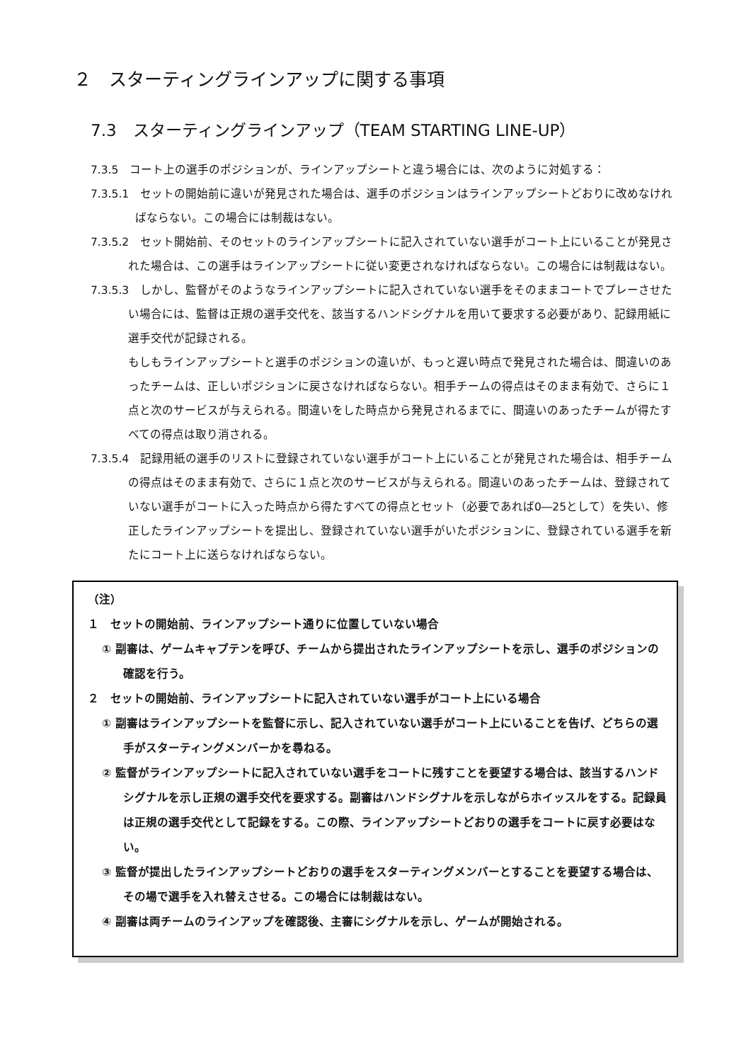２　スターティングラインアップに関する事項
7.3　スターティングラインアップ（TEAM STARTING LINE-UP）
7.3.5　コート上の選手のポジションが、ラインアップシートと違う場合には、次のように対処する：
7.3.5.1　セットの開始前に違いが発見された場合は、選手のポジションはラインアップシートどおりに改めなければならない。この場合には制裁はない。
7.3.5.2　セット開始前、そのセットのラインアップシートに記入されていない選手がコート上にいることが発見された場合は、この選手はラインアップシートに従い変更されなければならない。この場合には制裁はない。
7.3.5.3　しかし、監督がそのようなラインアップシートに記入されていない選手をそのままコートでプレーさせたい場合には、監督は正規の選手交代を、該当するハンドシグナルを用いて要求する必要があり、記録用紙に選手交代が記録される。
もしもラインアップシートと選手のポジションの違いが、もっと遅い時点で発見された場合は、間違いのあったチームは、正しいポジションに戻さなければならない。相手チームの得点はそのまま有効で、さらに１点と次のサービスが与えられる。間違いをした時点から発見されるまでに、間違いのあったチームが得たすべての得点は取り消される。
7.3.5.4　記録用紙の選手のリストに登録されていない選手がコート上にいることが発見された場合は、相手チームの得点はそのまま有効で、さらに１点と次のサービスが与えられる。間違いのあったチームは、登録されていない選手がコートに入った時点から得たすべての得点とセット（必要であれば0―25として）を失い、修正したラインアップシートを提出し、登録されていない選手がいたポジションに、登録されている選手を新たにコート上に送らなければならない。
（注）
１　セットの開始前、ラインアップシート通りに位置していない場合
① 副審は、ゲームキャプテンを呼び、チームから提出されたラインアップシートを示し、選手のポジションの確認を行う。
２　セットの開始前、ラインアップシートに記入されていない選手がコート上にいる場合
① 副審はラインアップシートを監督に示し、記入されていない選手がコート上にいることを告げ、どちらの選手がスターティングメンバーかを尋ねる。
② 監督がラインアップシートに記入されていない選手をコートに残すことを要望する場合は、該当するハンドシグナルを示し正規の選手交代を要求する。副審はハンドシグナルを示しながらホイッスルをする。記録員は正規の選手交代として記録をする。この際、ラインアップシートどおりの選手をコートに戻す必要はない。
③ 監督が提出したラインアップシートどおりの選手をスターティングメンバーとすることを要望する場合は、その場で選手を入れ替えさせる。この場合には制裁はない。
④ 副審は両チームのラインアップを確認後、主審にシグナルを示し、ゲームが開始される。